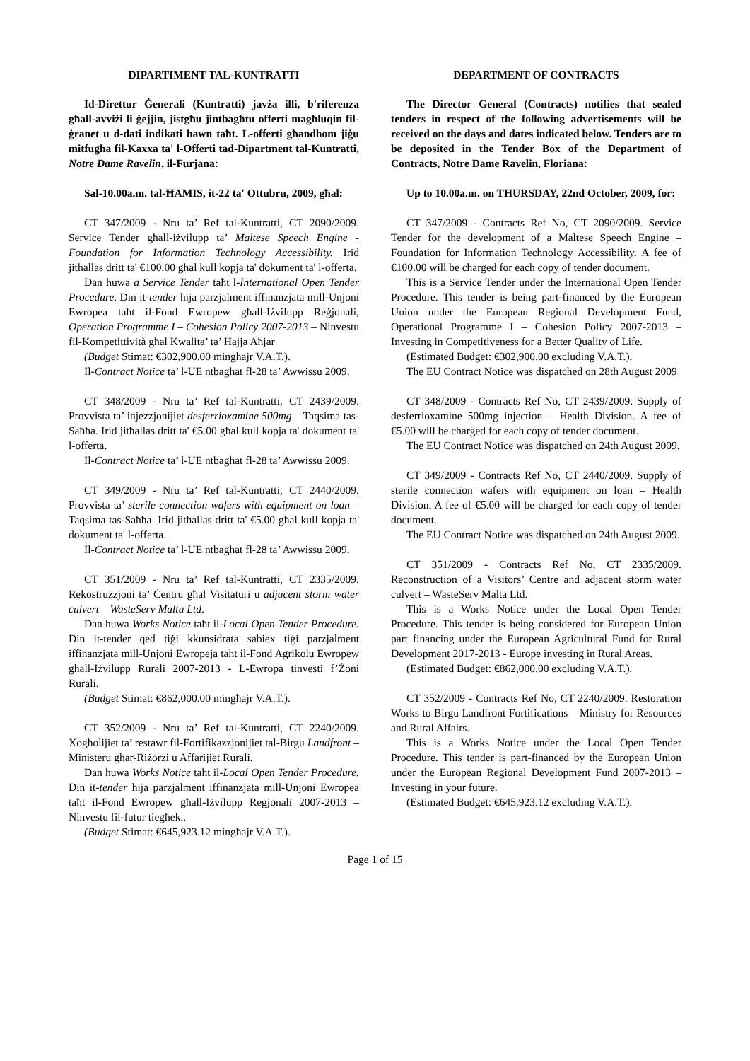DIPARTIMENT TAL-KUNTRATTI
Id-Direttur Ġenerali (Kuntratti) javża illi, b'riferenza għall-avviżi li ġejjin, jistgħu jintbagħtu offerti magħluqin fil-ġranet u d-dati indikati hawn taħt. L-offerti għandhom jiġu mitfugħa fil-Kaxxa ta' l-Offerti tad-Dipartment tal-Kuntratti, Notre Dame Ravelin, il-Furjana:
Sal-10.00a.m. tal-ĦAMIS, it-22 ta' Ottubru, 2009, għal:
CT 347/2009 - Nru ta’ Ref tal-Kuntratti, CT 2090/2009. Service Tender għall-iżvilupp ta’ Maltese Speech Engine - Foundation for Information Technology Accessibility. Irid jitħallas dritt ta' €100.00 għal kull kopja ta' dokument ta' l-offerta.
Dan huwa a Service Tender taħt l-International Open Tender Procedure. Din it-tender hija parzjalment iffinanzjata mill-Unjoni Ewropea taħt il-Fond Ewropew għall-Iżvilupp Reġjonali, Operation Programme I – Cohesion Policy 2007-2013 – Ninvestu fil-Kompetittività għal Kwalita’ ta’ Ħajja Aħjar
(Budget Stimat: €302,900.00 mingħajr V.A.T.).
Il-Contract Notice ta’ l-UE ntbagħat fl-28 ta’ Awwissu 2009.
CT 348/2009 - Nru ta’ Ref tal-Kuntratti, CT 2439/2009. Provvista ta’ injezzjonijiet desferrioxamine 500mg – Taqsima tas-Saħħa. Irid jitħallas dritt ta' €5.00 għal kull kopja ta' dokument ta' l-offerta.
Il-Contract Notice ta’ l-UE ntbagħat fl-28 ta’ Awwissu 2009.
CT 349/2009 - Nru ta’ Ref tal-Kuntratti, CT 2440/2009. Provvista ta’ sterile connection wafers with equipment on loan – Taqsima tas-Saħħa. Irid jitħallas dritt ta' €5.00 għal kull kopja ta' dokument ta' l-offerta.
Il-Contract Notice ta’ l-UE ntbagħat fl-28 ta’ Awwissu 2009.
CT 351/2009 - Nru ta’ Ref tal-Kuntratti, CT 2335/2009. Rekostruzzjoni ta’ Ċentru għal Visitaturi u adjacent storm water culvert – WasteServ Malta Ltd.
Dan huwa Works Notice taħt il-Local Open Tender Procedure. Din it-tender qed tiġi kkunsidrata sabiex tiġi parzjalment iffinanzjata mill-Unjoni Ewropeja taħt il-Fond Agrikolu Ewropew għall-Iżvilupp Rurali 2007-2013 - L-Ewropa tinvesti f’Żoni Rurali.
(Budget Stimat: €862,000.00 mingħajr V.A.T.).
CT 352/2009 - Nru ta’ Ref tal-Kuntratti, CT 2240/2009. Xogħolijiet ta’ restawr fil-Fortifikazzjonijiet tal-Birgu Landfront – Ministeru għar-Riżorzi u Affarijiet Rurali.
Dan huwa Works Notice taħt il-Local Open Tender Procedure. Din it-tender hija parzjalment iffinanzjata mill-Unjoni Ewropea taħt il-Fond Ewropew għall-Iżvilupp Reġjonali 2007-2013 – Ninvestu fil-futur tiegħek..
(Budget Stimat: €645,923.12 mingħajr V.A.T.).
DEPARTMENT OF CONTRACTS
The Director General (Contracts) notifies that sealed tenders in respect of the following advertisements will be received on the days and dates indicated below. Tenders are to be deposited in the Tender Box of the Department of Contracts, Notre Dame Ravelin, Floriana:
Up to 10.00a.m. on THURSDAY, 22nd October, 2009, for:
CT 347/2009 - Contracts Ref No, CT 2090/2009. Service Tender for the development of a Maltese Speech Engine – Foundation for Information Technology Accessibility. A fee of €100.00 will be charged for each copy of tender document.
This is a Service Tender under the International Open Tender Procedure. This tender is being part-financed by the European Union under the European Regional Development Fund, Operational Programme I – Cohesion Policy 2007-2013 – Investing in Competitiveness for a Better Quality of Life.
(Estimated Budget: €302,900.00 excluding V.A.T.).
The EU Contract Notice was dispatched on 28th August 2009
CT 348/2009 - Contracts Ref No, CT 2439/2009. Supply of desferrioxamine 500mg injection – Health Division. A fee of €5.00 will be charged for each copy of tender document.
The EU Contract Notice was dispatched on 24th August 2009.
CT 349/2009 - Contracts Ref No, CT 2440/2009. Supply of sterile connection wafers with equipment on loan – Health Division. A fee of €5.00 will be charged for each copy of tender document.
The EU Contract Notice was dispatched on 24th August 2009.
CT 351/2009 - Contracts Ref No, CT 2335/2009. Reconstruction of a Visitors’ Centre and adjacent storm water culvert – WasteServ Malta Ltd.
This is a Works Notice under the Local Open Tender Procedure. This tender is being considered for European Union part financing under the European Agricultural Fund for Rural Development 2017-2013 - Europe investing in Rural Areas.
(Estimated Budget: €862,000.00 excluding V.A.T.).
CT 352/2009 - Contracts Ref No, CT 2240/2009. Restoration Works to Birgu Landfront Fortifications – Ministry for Resources and Rural Affairs.
This is a Works Notice under the Local Open Tender Procedure. This tender is part-financed by the European Union under the European Regional Development Fund 2007-2013 – Investing in your future.
(Estimated Budget: €645,923.12 excluding V.A.T.).
Page 1 of 15